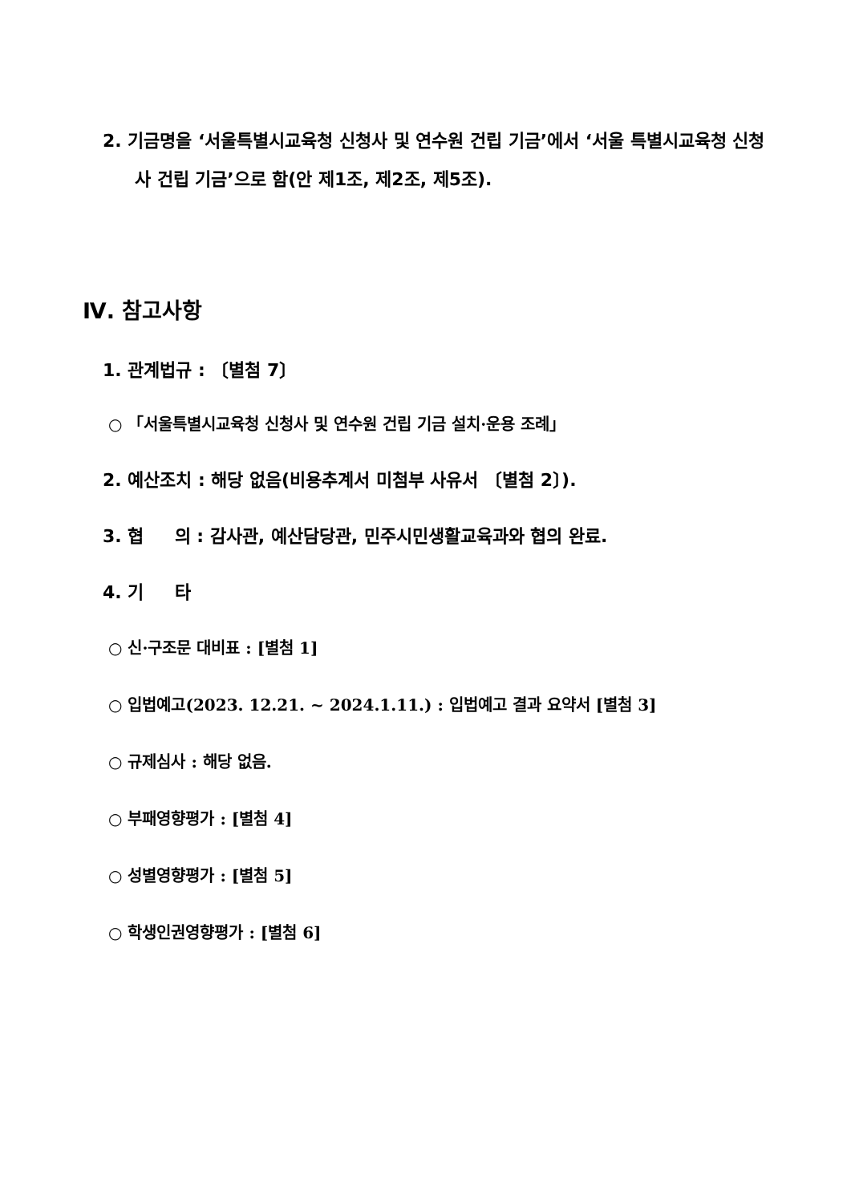2. 기금명을 ‘서울특별시교육청 신청사 및 연수원 건립 기금’에서 ‘서울 특별시교육청 신청사 건립 기금’으로 함(안 제1조, 제2조, 제5조).
Ⅳ. 참고사항
1. 관계법규 : 〔별첨 7〕
○ 「서울특별시교육청 신청사 및 연수원 건립 기금 설치·운용 조례」
2. 예산조치 : 해당 없음(비용추계서 미첨부 사유서 〔별첨 2〕).
3. 협 의 : 감사관, 예산담당관, 민주시민생활교육과와 협의 완료.
4. 기 타
○ 신·구조문 대비표 : [별첨 1]
○ 입법예고(2023. 12.21. ~ 2024.1.11.) : 입법예고 결과 요약서 [별첨 3]
○ 규제심사 : 해당 없음.
○ 부패영향평가 : [별첨 4]
○ 성별영향평가 : [별첨 5]
○ 학생인권영향평가 : [별첨 6]